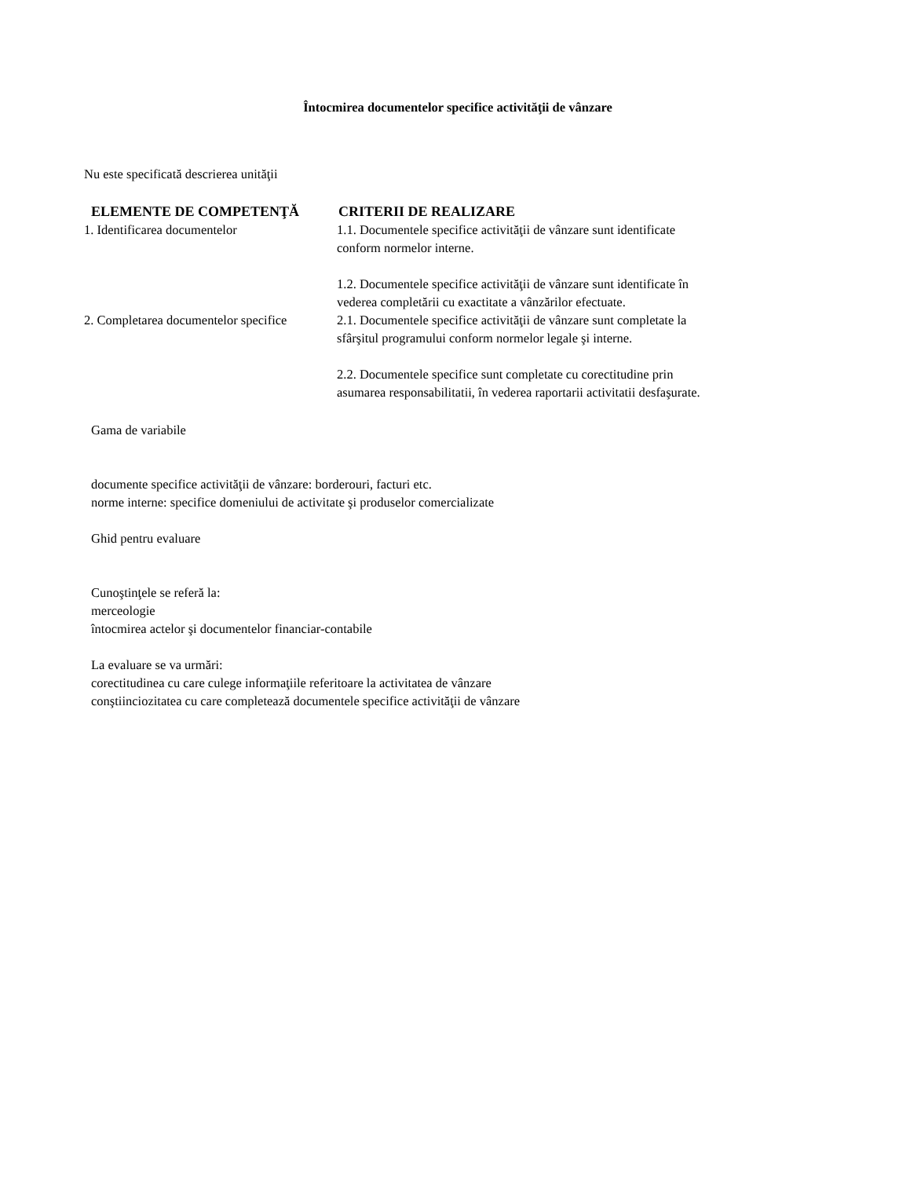Întocmirea documentelor specifice activităţii de vânzare
Nu este specificată descrierea unităţii
| ELEMENTE DE COMPETENŢĂ | CRITERII DE REALIZARE |
| --- | --- |
| 1. Identificarea documentelor | 1.1. Documentele specifice activităţii de vânzare sunt identificate conform normelor interne. 1.2. Documentele specifice activităţii de vânzare sunt identificate în vederea completării cu exactitate a vânzărilor efectuate. |
| 2. Completarea documentelor specifice | 2.1. Documentele specifice activităţii de vânzare sunt completate la sfârşitul programului conform normelor legale şi interne. 2.2. Documentele specifice sunt completate cu corectitudine prin asumarea responsabilitatii, în vederea raportarii activitatii desfaşurate. |
Gama de variabile
documente specifice activităţii de vânzare: borderouri, facturi etc.
norme interne: specifice domeniului de activitate şi produselor comercializate
Ghid pentru evaluare
Cunoştinţele se referă la:
merceologie
întocmirea actelor şi documentelor financiar-contabile
La evaluare se va urmări:
corectitudinea cu care culege informaţiile referitoare la activitatea de vânzare
conştiinciozitatea cu care completează documentele specifice activităţii de vânzare